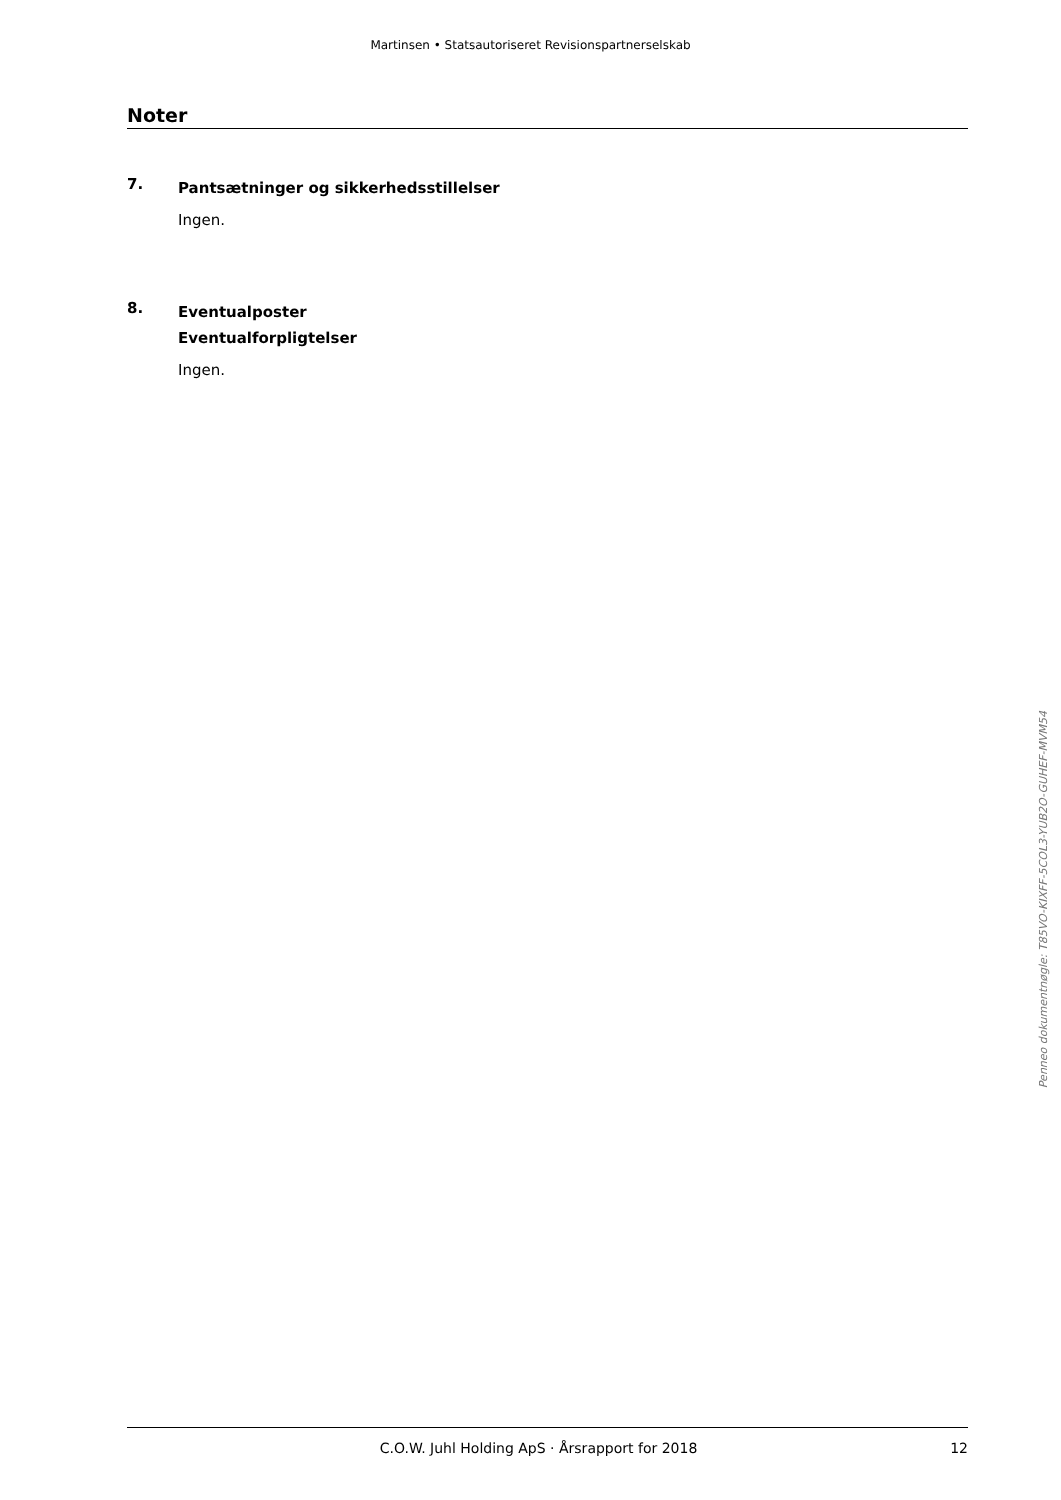Martinsen • Statsautoriseret Revisionspartnerselskab
Noter
7.
Pantsætninger og sikkerhedsstillelser
Ingen.
8.
Eventualposter
Eventualforpligtelser
Ingen.
Penneo dokumentnøgle: T85VO-KIXFF-5COL3-YUB2O-GUHEF-MVM54
C.O.W. Juhl Holding ApS · Årsrapport for 2018
12